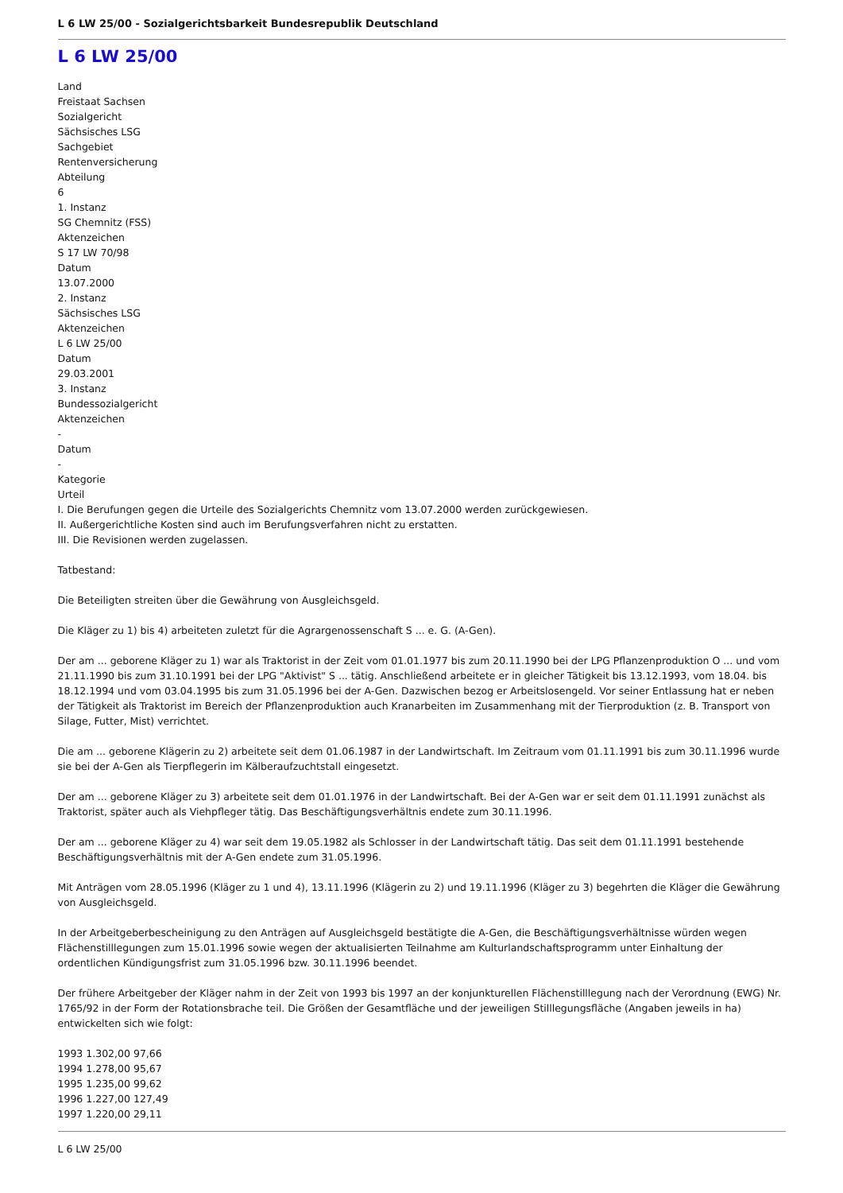L 6 LW 25/00 - Sozialgerichtsbarkeit Bundesrepublik Deutschland
L 6 LW 25/00
Land
Freistaat Sachsen
Sozialgericht
Sächsisches LSG
Sachgebiet
Rentenversicherung
Abteilung
6
1. Instanz
SG Chemnitz (FSS)
Aktenzeichen
S 17 LW 70/98
Datum
13.07.2000
2. Instanz
Sächsisches LSG
Aktenzeichen
L 6 LW 25/00
Datum
29.03.2001
3. Instanz
Bundessozialgericht
Aktenzeichen
-
Datum
-
Kategorie
Urteil
I. Die Berufungen gegen die Urteile des Sozialgerichts Chemnitz vom 13.07.2000 werden zurückgewiesen.
II. Außergerichtliche Kosten sind auch im Berufungsverfahren nicht zu erstatten.
III. Die Revisionen werden zugelassen.
Tatbestand:
Die Beteiligten streiten über die Gewährung von Ausgleichsgeld.
Die Kläger zu 1) bis 4) arbeiteten zuletzt für die Agrargenossenschaft S ... e. G. (A-Gen).
Der am ... geborene Kläger zu 1) war als Traktorist in der Zeit vom 01.01.1977 bis zum 20.11.1990 bei der LPG Pflanzenproduktion O ... und vom 21.11.1990 bis zum 31.10.1991 bei der LPG "Aktivist" S ... tätig. Anschließend arbeitete er in gleicher Tätigkeit bis 13.12.1993, vom 18.04. bis 18.12.1994 und vom 03.04.1995 bis zum 31.05.1996 bei der A-Gen. Dazwischen bezog er Arbeitslosengeld. Vor seiner Entlassung hat er neben der Tätigkeit als Traktorist im Bereich der Pflanzenproduktion auch Kranarbeiten im Zusammenhang mit der Tierproduktion (z. B. Transport von Silage, Futter, Mist) verrichtet.
Die am ... geborene Klägerin zu 2) arbeitete seit dem 01.06.1987 in der Landwirtschaft. Im Zeitraum vom 01.11.1991 bis zum 30.11.1996 wurde sie bei der A-Gen als Tierpflegerin im Kälberaufzuchtstall eingesetzt.
Der am ... geborene Kläger zu 3) arbeitete seit dem 01.01.1976 in der Landwirtschaft. Bei der A-Gen war er seit dem 01.11.1991 zunächst als Traktorist, später auch als Viehpfleger tätig. Das Beschäftigungsverhältnis endete zum 30.11.1996.
Der am ... geborene Kläger zu 4) war seit dem 19.05.1982 als Schlosser in der Landwirtschaft tätig. Das seit dem 01.11.1991 bestehende Beschäftigungsverhältnis mit der A-Gen endete zum 31.05.1996.
Mit Anträgen vom 28.05.1996 (Kläger zu 1 und 4), 13.11.1996 (Klägerin zu 2) und 19.11.1996 (Kläger zu 3) begehrten die Kläger die Gewährung von Ausgleichsgeld.
In der Arbeitgeberbescheinigung zu den Anträgen auf Ausgleichsgeld bestätigte die A-Gen, die Beschäftigungsverhältnisse würden wegen Flächenstilllegungen zum 15.01.1996 sowie wegen der aktualisierten Teilnahme am Kulturlandschaftsprogramm unter Einhaltung der ordentlichen Kündigungsfrist zum 31.05.1996 bzw. 30.11.1996 beendet.
Der frühere Arbeitgeber der Kläger nahm in der Zeit von 1993 bis 1997 an der konjunkturellen Flächenstilllegung nach der Verordnung (EWG) Nr. 1765/92 in der Form der Rotationsbrache teil. Die Größen der Gesamtfläche und der jeweiligen Stilllegungsfläche (Angaben jeweils in ha) entwickelten sich wie folgt:
1993 1.302,00 97,66
1994 1.278,00 95,67
1995 1.235,00 99,62
1996 1.227,00 127,49
1997 1.220,00 29,11
L 6 LW 25/00